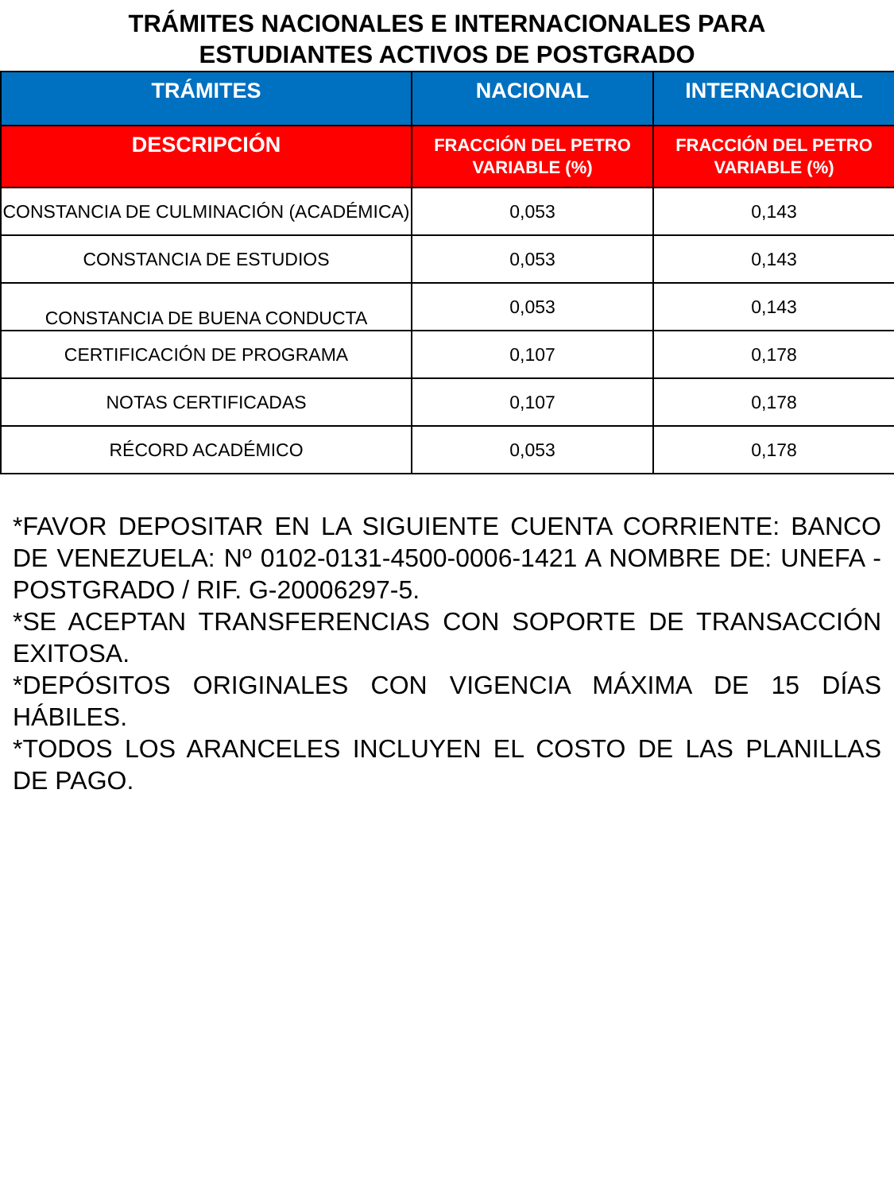TRÁMITES NACIONALES E INTERNACIONALES PARA
ESTUDIANTES ACTIVOS DE POSTGRADO
| TRÁMITES | NACIONAL | INTERNACIONAL |
| --- | --- | --- |
| DESCRIPCIÓN | FRACCIÓN DEL PETRO VARIABLE (%) | FRACCIÓN DEL PETRO VARIABLE (%) |
| CONSTANCIA DE CULMINACIÓN (ACADÉMICA) | 0,053 | 0,143 |
| CONSTANCIA DE ESTUDIOS | 0,053 | 0,143 |
| CONSTANCIA DE BUENA CONDUCTA | 0,053 | 0,143 |
| CERTIFICACIÓN DE PROGRAMA | 0,107 | 0,178 |
| NOTAS CERTIFICADAS | 0,107 | 0,178 |
| RÉCORD ACADÉMICO | 0,053 | 0,178 |
*FAVOR DEPOSITAR EN LA SIGUIENTE CUENTA CORRIENTE: BANCO DE VENEZUELA: Nº 0102-0131-4500-0006-1421 A NOMBRE DE: UNEFA - POSTGRADO / RIF. G-20006297-5.
*SE ACEPTAN TRANSFERENCIAS CON SOPORTE DE TRANSACCIÓN EXITOSA.
*DEPÓSITOS ORIGINALES CON VIGENCIA MÁXIMA DE 15 DÍAS HÁBILES.
*TODOS LOS ARANCELES INCLUYEN EL COSTO DE LAS PLANILLAS DE PAGO.